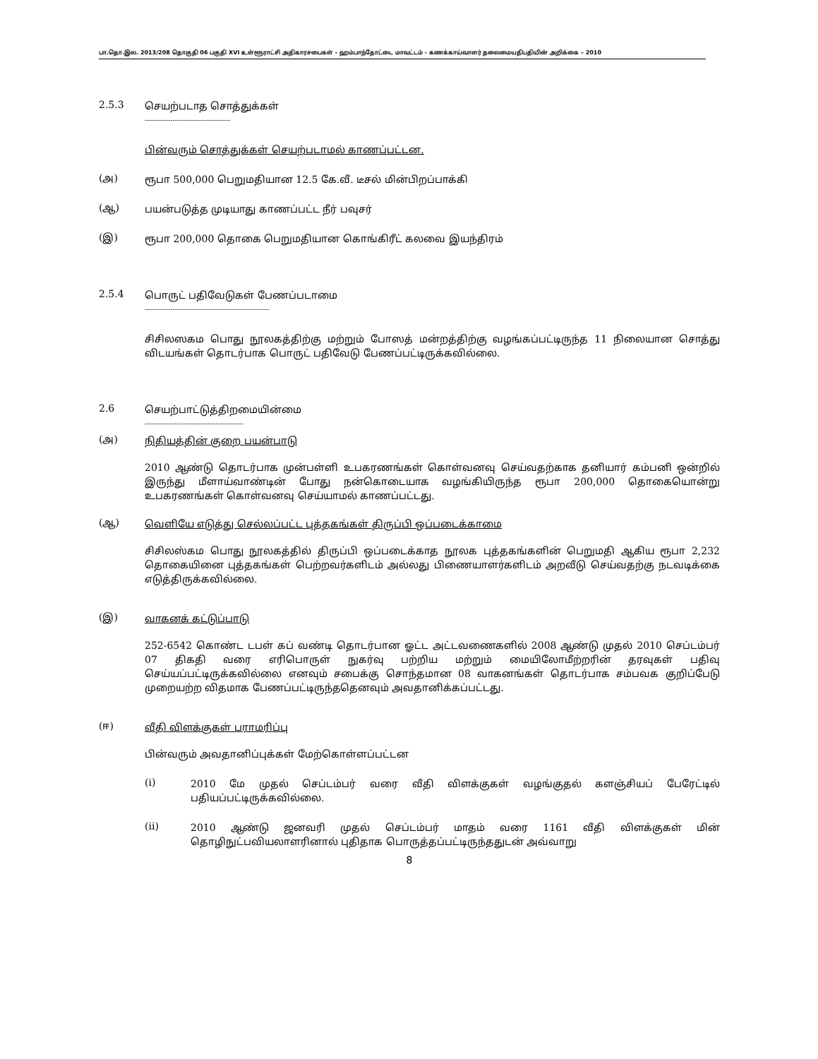பா.தொ.இல. 2013/208 தொகுதி 06 பகுதி XVI உள்ளூராட்சி அதிகாரசபைகள் - ஹம்பாந்தோட்டை மாவட்டம் - கணக்காய்வாளர் தலைமையதிபதியின் அறிக்கை – 2010
2.5.3
செயற்படாத சொத்துக்கள்
----------------------------------------
பின்வரும் சொத்துக்கள் செயற்படாமல் காணப்பட்டன.
(அ)
ரூபா 500,000 பெறுமதியான 12.5 கே.வீ. டீசல் மின்பிறப்பாக்கி
(ஆ)
பயன்படுத்த முடியாது காணப்பட்ட நீர் பவுசர்
(இ)
ரூபா 200,000 தொகை பெறுமதியான கொங்கிரீட் கலவை இயந்திரம்
2.5.4
பொருட் பதிவேடுகள் பேணப்படாமை
----------------------------------------------------------
சிசிலஸகம பொது நூலகத்திற்கு மற்றும் போஸத் மன்றத்திற்கு வழங்கப்பட்டிருந்த 11 நிலையான சொத்து விடயங்கள் தொடர்பாக பொருட் பதிவேடு பேணப்பட்டிருக்கவில்லை.
2.6
செயற்பாட்டுத்திறமையின்மை
----------------------------------------------
(அ)
நிதியத்தின் குறை பயன்பாடு
2010 ஆண்டு தொடர்பாக முன்பள்ளி உபகரணங்கள் கொள்வனவு செய்வதற்காக தனியார் கம்பனி ஒன்றில் இருந்து மீளாய்வாண்டின் போது நன்கொடையாக வழங்கியிருந்த ரூபா 200,000 தொகையொன்று உபகரணங்கள் கொள்வனவு செய்யாமல் காணப்பட்டது.
(ஆ)
வெளியே எடுத்து செல்லப்பட்ட புத்தகங்கள் திருப்பி ஒப்படைக்காமை
சிசிலஸ்கம பொது நூலகத்தில் திருப்பி ஒப்படைக்காத நூலக புத்தகங்களின் பெறுமதி ஆகிய ரூபா 2,232 தொகையினை புத்தகங்கள் பெற்றவர்களிடம் அல்லது பிணையாளர்களிடம் அறவீடு செய்வதற்கு நடவடிக்கை எடுத்திருக்கவில்லை.
(இ)
வாகனக் கட்டுப்பாடு
252-6542 கொண்ட டபள் கப் வண்டி தொடர்பான ஓட்ட அட்டவணைகளில் 2008 ஆண்டு முதல் 2010 செப்டம்பர் 07 திகதி வரை எரிபொருள் நுகர்வு பற்றிய மற்றும் மையிலோமீற்றரின் தரவுகள் பதிவு செய்யப்பட்டிருக்கவில்லை எனவும் சபைக்கு சொந்தமான 08 வாகனங்கள் தொடர்பாக சம்பவக குறிப்பேடு முறையற்ற விதமாக பேணப்பட்டிருந்ததெனவும் அவதானிக்கப்பட்டது.
(ஈ)
வீதி விளக்குகள் பராமரிப்பு
பின்வரும் அவதானிப்புக்கள் மேற்கொள்ளப்பட்டன
(i)
2010 மே முதல் செப்டம்பர் வரை வீதி விளக்குகள் வழங்குதல் களஞ்சியப் பேரேட்டில் பதியப்பட்டிருக்கவில்லை.
(ii)
2010 ஆண்டு ஜனவரி முதல் செப்டம்பர் மாதம் வரை 1161 வீதி விளக்குகள் மின் தொழிநுட்பவியலாளரினால் புதிதாக பொருத்தப்பட்டிருந்ததுடன் அவ்வாறு
8